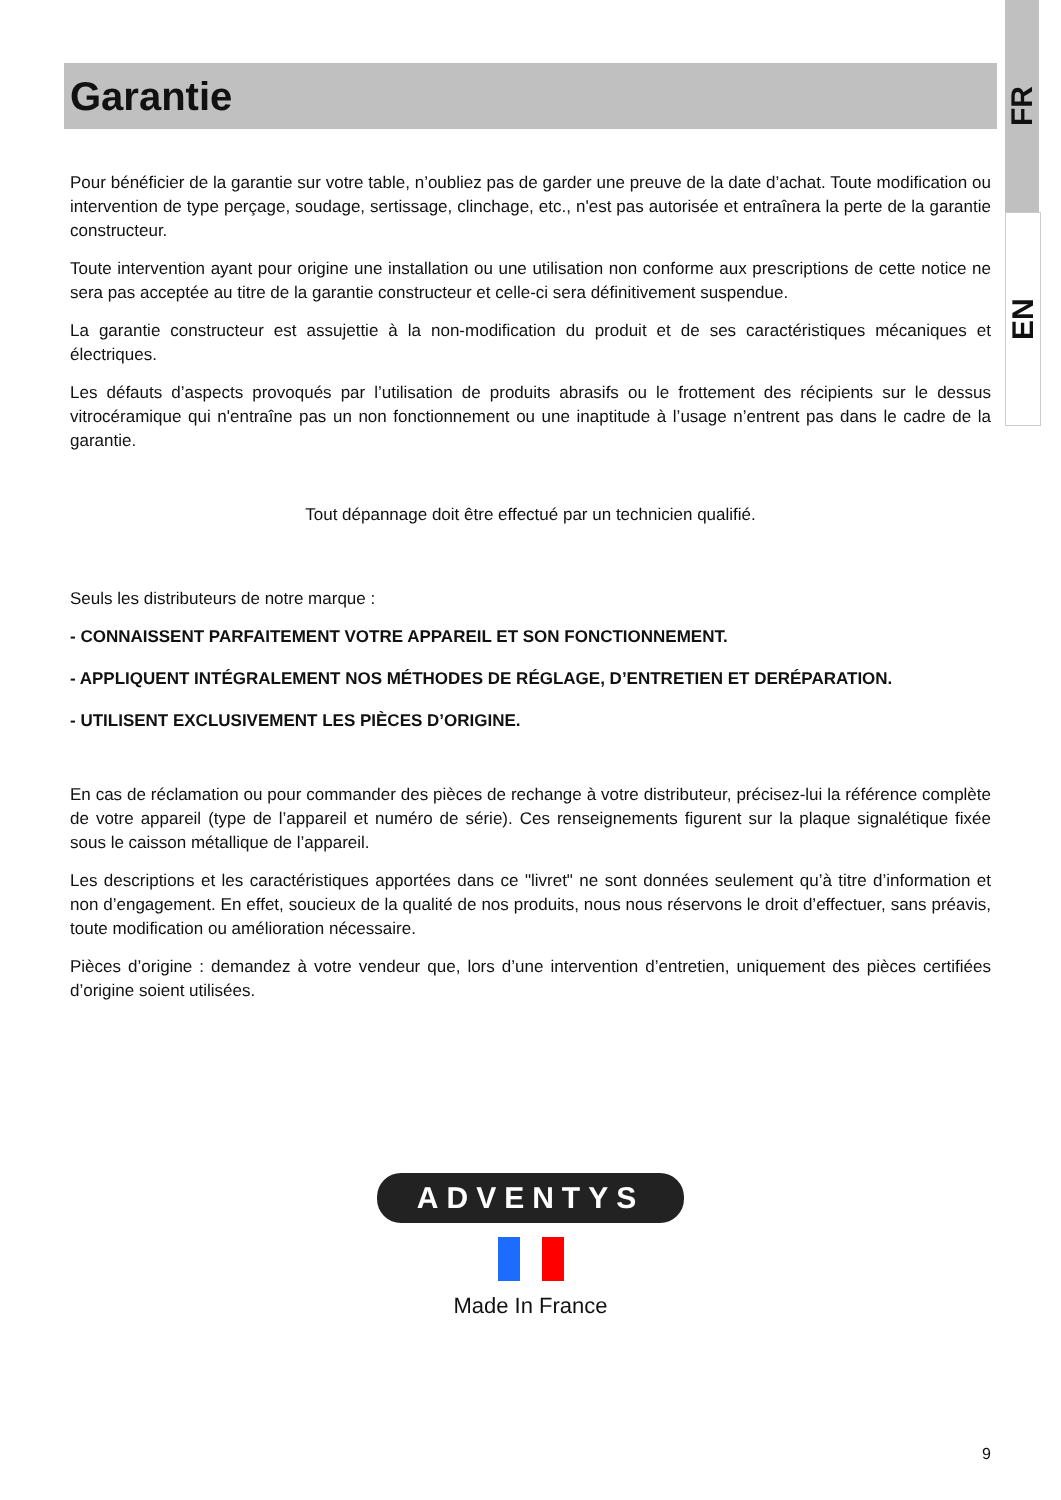FR
EN
Garantie
Pour bénéficier de la garantie sur votre table, n’oubliez pas de garder une preuve de la date d’achat. Toute modification ou intervention de type perçage, soudage, sertissage, clinchage, etc., n'est pas autorisée et entraînera la perte de la garantie constructeur.
Toute intervention ayant pour origine une installation ou une utilisation non conforme aux prescriptions de cette notice ne sera pas acceptée au titre de la garantie constructeur et celle-ci sera définitivement suspendue.
La garantie constructeur est assujettie à la non-modification du produit et de ses caractéristiques mécaniques et électriques.
Les défauts d’aspects provoqués par l’utilisation de produits abrasifs ou le frottement des récipients sur le dessus vitrocéramique qui n'entraîne pas un non fonctionnement ou une inaptitude à l’usage n’entrent pas dans le cadre de la garantie.
Tout dépannage doit être effectué par un technicien qualifié.
Seuls les distributeurs de notre marque :
- CONNAISSENT PARFAITEMENT VOTRE APPAREIL ET SON FONCTIONNEMENT.
- APPLIQUENT INTÉGRALEMENT NOS MÉTHODES DE RÉGLAGE, D’ENTRETIEN ET DERÉPARATION.
- UTILISENT EXCLUSIVEMENT LES PIÈCES D’ORIGINE.
En cas de réclamation ou pour commander des pièces de rechange à votre distributeur, précisez-lui la référence complète de votre appareil (type de l’appareil et numéro de série). Ces renseignements figurent sur la plaque signalétique fixée sous le caisson métallique de l’appareil.
Les descriptions et les caractéristiques apportées dans ce "livret" ne sont données seulement qu’à titre d’information et non d’engagement. En effet, soucieux de la qualité de nos produits, nous nous réservons le droit d’effectuer, sans préavis, toute modification ou amélioration nécessaire.
Pièces d’origine : demandez à votre vendeur que, lors d’une intervention d’entretien, uniquement des pièces certifiées d’origine soient utilisées.
ADVENTYS
Made In France
9